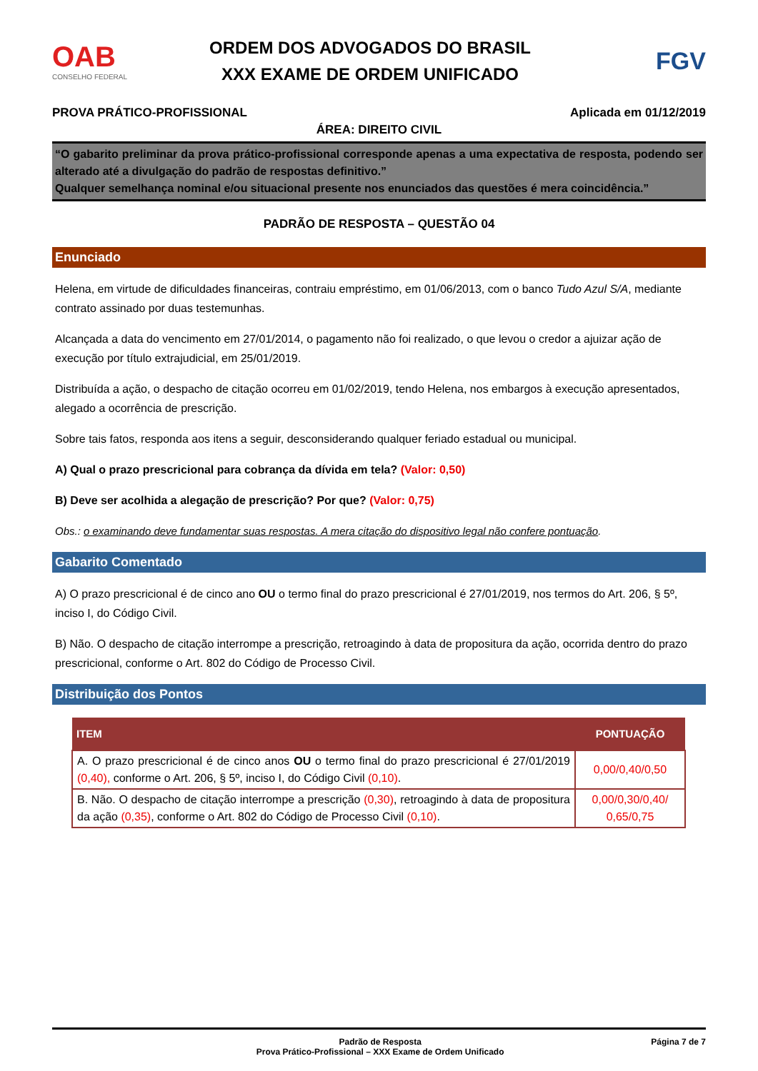OAB
CONSELHO FEDERAL
ORDEM DOS ADVOGADOS DO BRASIL
XXX EXAME DE ORDEM UNIFICADO
FGV
PROVA PRÁTICO-PROFISSIONAL Aplicada em 01/12/2019
ÁREA: DIREITO CIVIL
“O gabarito preliminar da prova prático-profissional corresponde apenas a uma expectativa de resposta, podendo ser alterado até a divulgação do padrão de respostas definitivo.”
Qualquer semelhança nominal e/ou situacional presente nos enunciados das questões é mera coincidência.”
PADRÃO DE RESPOSTA – QUESTÃO 04
Enunciado
Helena, em virtude de dificuldades financeiras, contraiu empréstimo, em 01/06/2013, com o banco Tudo Azul S/A, mediante contrato assinado por duas testemunhas.
Alcançada a data do vencimento em 27/01/2014, o pagamento não foi realizado, o que levou o credor a ajuizar ação de execução por título extrajudicial, em 25/01/2019.
Distribuída a ação, o despacho de citação ocorreu em 01/02/2019, tendo Helena, nos embargos à execução apresentados, alegado a ocorrência de prescrição.
Sobre tais fatos, responda aos itens a seguir, desconsiderando qualquer feriado estadual ou municipal.
A) Qual o prazo prescricional para cobrança da dívida em tela? (Valor: 0,50)
B) Deve ser acolhida a alegação de prescrição? Por que? (Valor: 0,75)
Obs.: o examinando deve fundamentar suas respostas. A mera citação do dispositivo legal não confere pontuação.
Gabarito Comentado
A) O prazo prescricional é de cinco ano OU o termo final do prazo prescricional é 27/01/2019, nos termos do Art. 206, § 5º, inciso I, do Código Civil.
B) Não. O despacho de citação interrompe a prescrição, retroagindo à data de propositura da ação, ocorrida dentro do prazo prescricional, conforme o Art. 802 do Código de Processo Civil.
Distribuição dos Pontos
| ITEM | PONTUAÇÃO |
| --- | --- |
| A. O prazo prescricional é de cinco anos OU o termo final do prazo prescricional é 27/01/2019 (0,40), conforme o Art. 206, § 5º, inciso I, do Código Civil (0,10) . | 0,00/0,40/0,50 |
| B. Não. O despacho de citação interrompe a prescrição (0,30) , retroagindo à data de propositura da ação (0,35) , conforme o Art. 802 do Código de Processo Civil (0,10) . | 0,00/0,30/0,40/ 0,65/0,75 |
Padrão de Resposta
Prova Prático-Profissional – XXX Exame de Ordem Unificado
Página 7 de 7